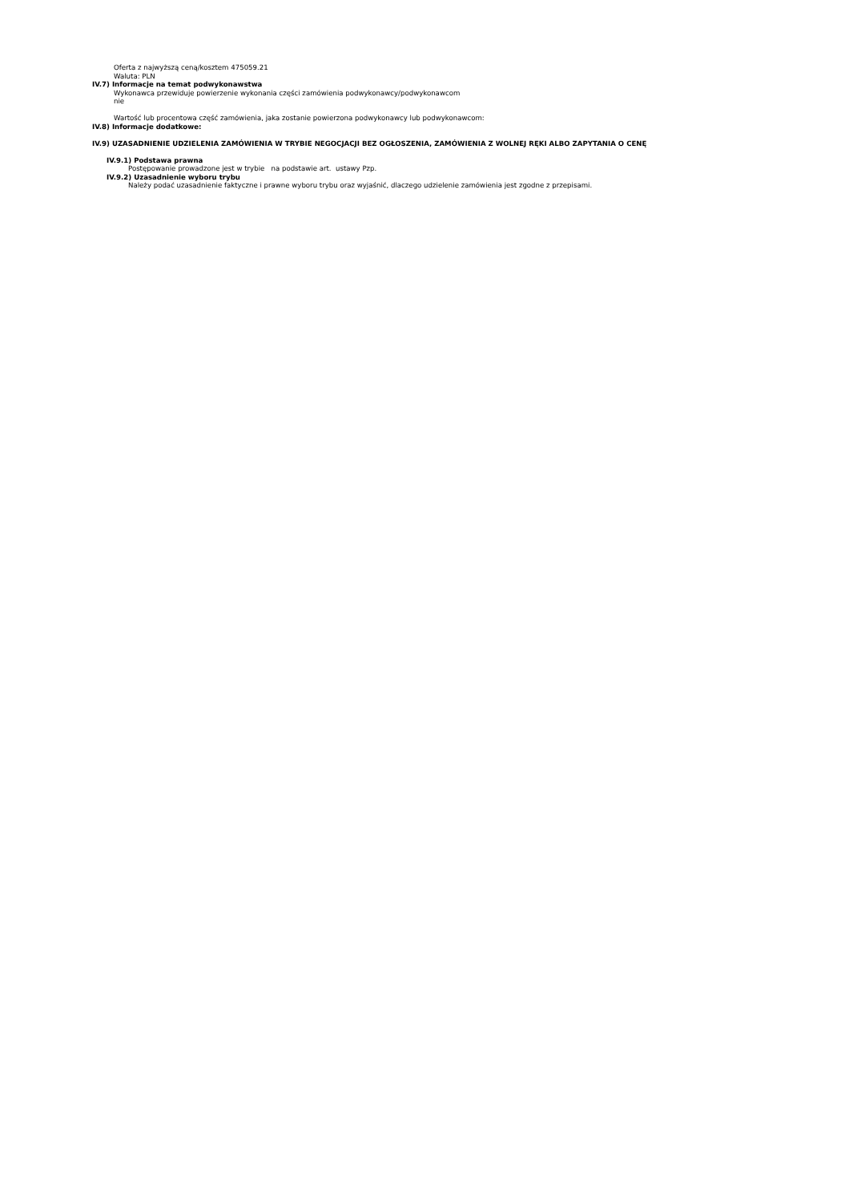Oferta z najwyższą ceną/kosztem 475059.21
Waluta: PLN
IV.7) Informacje na temat podwykonawstwa
Wykonawca przewiduje powierzenie wykonania części zamówienia podwykonawcy/podwykonawcom
nie
Wartość lub procentowa część zamówienia, jaka zostanie powierzona podwykonawcy lub podwykonawcom:
IV.8) Informacje dodatkowe:
IV.9) UZASADNIENIE UDZIELENIA ZAMÓWIENIA W TRYBIE NEGOCJACJI BEZ OGŁOSZENIA, ZAMÓWIENIA Z WOLNEJ RĘKI ALBO ZAPYTANIA O CENĘ
IV.9.1) Podstawa prawna
Postępowanie prowadzone jest w trybie na podstawie art. ustawy Pzp.
IV.9.2) Uzasadnienie wyboru trybu
Należy podać uzasadnienie faktyczne i prawne wyboru trybu oraz wyjaśnić, dlaczego udzielenie zamówienia jest zgodne z przepisami.